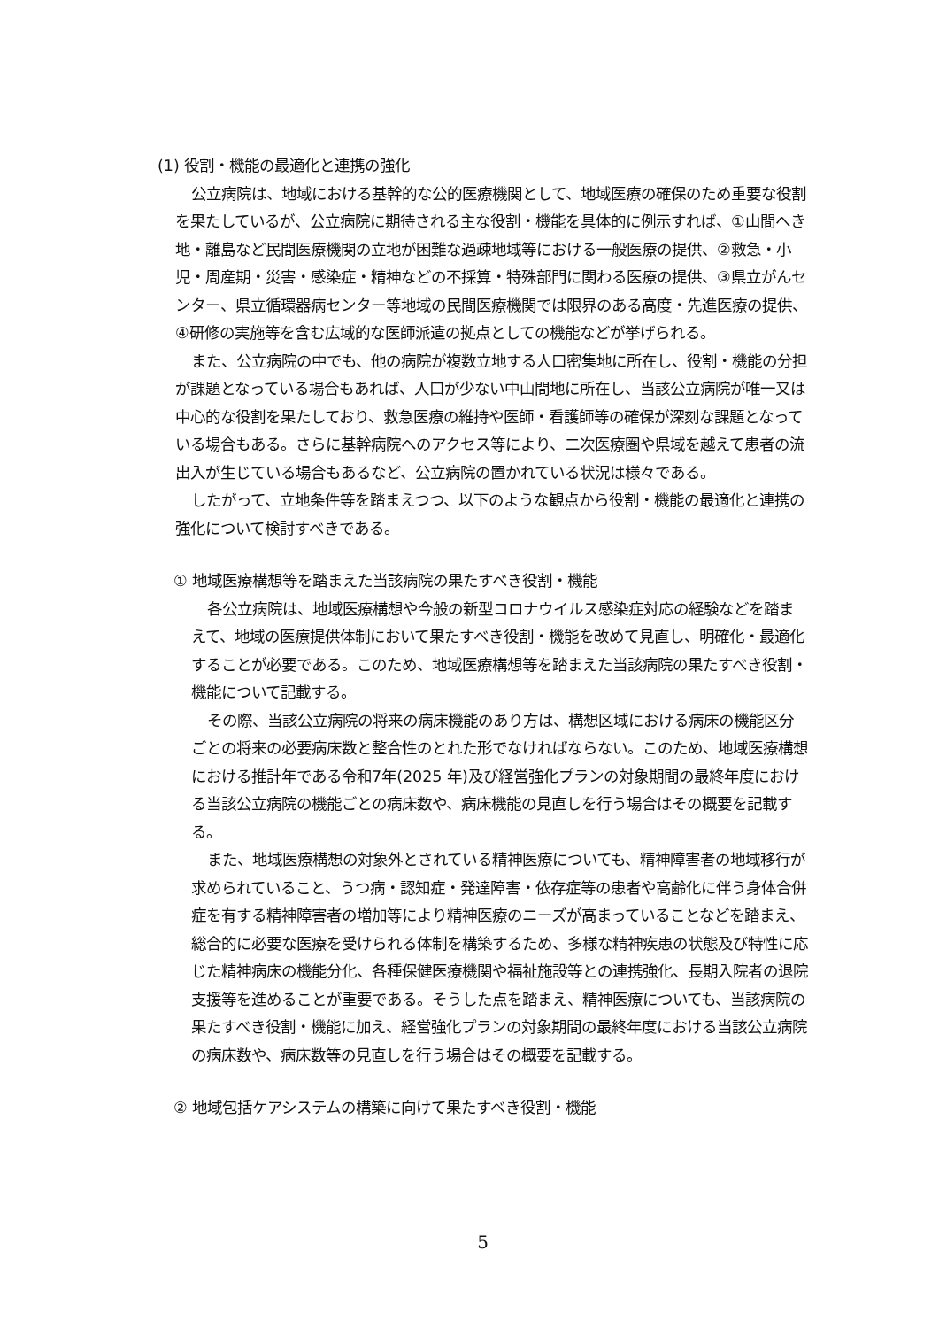(1) 役割・機能の最適化と連携の強化
公立病院は、地域における基幹的な公的医療機関として、地域医療の確保のため重要な役割を果たしているが、公立病院に期待される主な役割・機能を具体的に例示すれば、①山間へき地・離島など民間医療機関の立地が困難な過疎地域等における一般医療の提供、②救急・小児・周産期・災害・感染症・精神などの不採算・特殊部門に関わる医療の提供、③県立がんセンター、県立循環器病センター等地域の民間医療機関では限界のある高度・先進医療の提供、④研修の実施等を含む広域的な医師派遣の拠点としての機能などが挙げられる。
また、公立病院の中でも、他の病院が複数立地する人口密集地に所在し、役割・機能の分担が課題となっている場合もあれば、人口が少ない中山間地に所在し、当該公立病院が唯一又は中心的な役割を果たしており、救急医療の維持や医師・看護師等の確保が深刻な課題となっている場合もある。さらに基幹病院へのアクセス等により、二次医療圏や県域を越えて患者の流出入が生じている場合もあるなど、公立病院の置かれている状況は様々である。
したがって、立地条件等を踏まえつつ、以下のような観点から役割・機能の最適化と連携の強化について検討すべきである。
① 地域医療構想等を踏まえた当該病院の果たすべき役割・機能
各公立病院は、地域医療構想や今般の新型コロナウイルス感染症対応の経験などを踏まえて、地域の医療提供体制において果たすべき役割・機能を改めて見直し、明確化・最適化することが必要である。このため、地域医療構想等を踏まえた当該病院の果たすべき役割・機能について記載する。
その際、当該公立病院の将来の病床機能のあり方は、構想区域における病床の機能区分ごとの将来の必要病床数と整合性のとれた形でなければならない。このため、地域医療構想における推計年である令和7年(2025 年)及び経営強化プランの対象期間の最終年度における当該公立病院の機能ごとの病床数や、病床機能の見直しを行う場合はその概要を記載する。
また、地域医療構想の対象外とされている精神医療についても、精神障害者の地域移行が求められていること、うつ病・認知症・発達障害・依存症等の患者や高齢化に伴う身体合併症を有する精神障害者の増加等により精神医療のニーズが高まっていることなどを踏まえ、総合的に必要な医療を受けられる体制を構築するため、多様な精神疾患の状態及び特性に応じた精神病床の機能分化、各種保健医療機関や福祉施設等との連携強化、長期入院者の退院支援等を進めることが重要である。そうした点を踏まえ、精神医療についても、当該病院の果たすべき役割・機能に加え、経営強化プランの対象期間の最終年度における当該公立病院の病床数や、病床数等の見直しを行う場合はその概要を記載する。
② 地域包括ケアシステムの構築に向けて果たすべき役割・機能
5